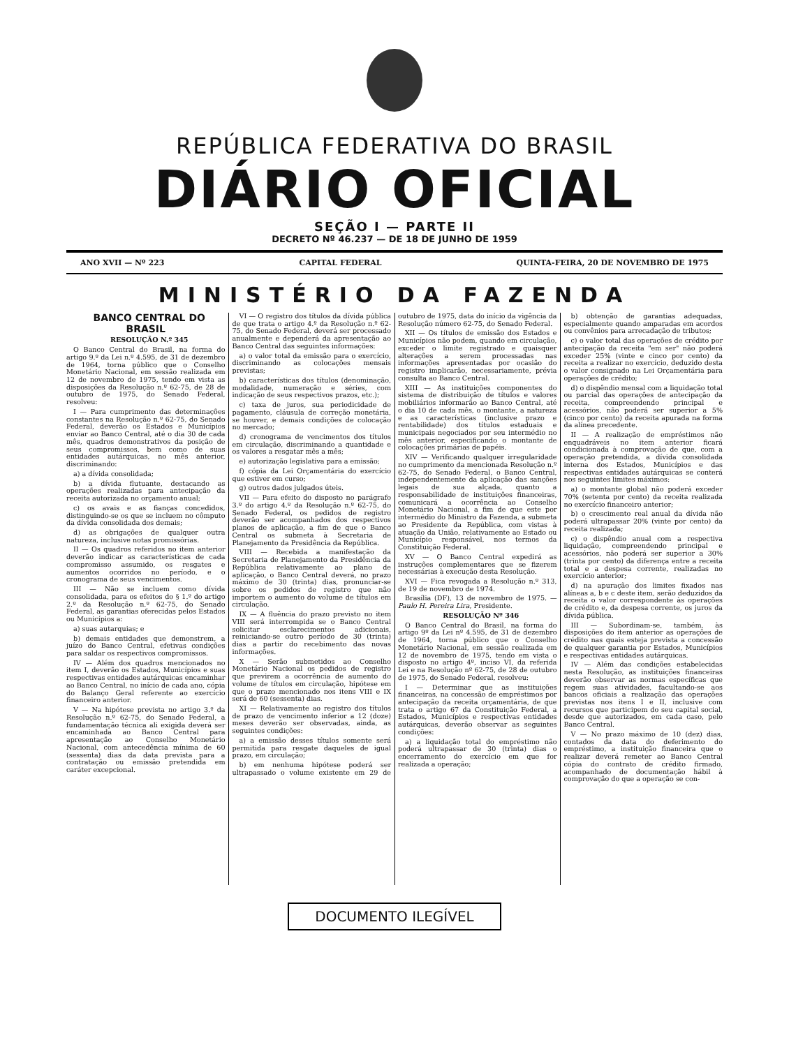REPÚBLICA FEDERATIVA DO BRASIL
DIÁRIO OFICIAL
SEÇÃO I — PARTE II
DECRETO Nº 46.237 — DE 18 DE JUNHO DE 1959
ANO XVII — Nº 223 CAPITAL FEDERAL QUINTA-FEIRA, 20 DE NOVEMBRO DE 1975
MINISTÉRIO DA FAZENDA
BANCO CENTRAL DO BRASIL
RESOLUÇÃO N.º 345
O Banco Central do Brasil, na forma do artigo 9.º da Lei n.º 4.595, de 31 de dezembro de 1964, torna público que o Conselho Monetário Nacional, em sessão realizada em 12 de novembro de 1975, tendo em vista as disposições da Resolução n.º 62-75, de 28 de outubro de 1975, do Senado Federal, resolveu:
I — Para cumprimento das determinações constantes na Resolução n.º 62-75, do Senado Federal, deverão os Estados e Municípios enviar ao Banco Central, até o dia 30 de cada mês, quadros demonstrativos da posição de seus compromissos, bem como de suas entidades autárquicas, no mês anterior, discriminando:
a) a dívida consolidada;
b) a dívida flutuante, destacando as operações realizadas para antecipação da receita autorizada no orçamento anual;
c) os avais e as fianças concedidos, distinguindo-se os que se incluem no cômputo da dívida consolidada dos demais;
d) as obrigações de qualquer outra natureza, inclusive notas promissórias.
II — Os quadros referidos no item anterior deverão indicar as características de cada compromisso assumido, os resgates e aumentos ocorridos no período, e o cronograma de seus vencimentos.
III — Não se incluem como dívida consolidada, para os efeitos do § 1.º do artigo 2.º da Resolução n.º 62-75, do Senado Federal, as garantias oferecidas pelos Estados ou Municípios a:
a) suas autarquias; e
b) demais entidades que demonstrem, a juízo do Banco Central, efetivas condições para saldar os respectivos compromissos.
IV — Além dos quadros mencionados no item I, deverão os Estados, Municípios e suas respectivas entidades autárquicas encaminhar ao Banco Central, no início de cada ano, cópia do Balanço Geral referente ao exercício financeiro anterior.
V — Na hipótese prevista no artigo 3.º da Resolução n.º 62-75, do Senado Federal, a fundamentação técnica ali exigida deverá ser encaminhada ao Banco Central para apresentação ao Conselho Monetário Nacional, com antecedência mínima de 60 (sessenta) dias da data prevista para a contratação ou emissão pretendida em caráter excepcional.
VI — O registro dos títulos da dívida pública de que trata o artigo 4.º da Resolução n.º 62-75, do Senado Federal, deverá ser processado anualmente e dependerá da apresentação ao Banco Central das seguintes informações:
a) o valor total da emissão para o exercício, discriminando as colocações mensais previstas;
b) características dos títulos (denominação, modalidade, numeração e séries, com indicação de seus respectivos prazos, etc.);
c) taxa de juros, sua periodicidade de pagamento, cláusula de correção monetária, se houver, e demais condições de colocação no mercado;
d) cronograma de vencimentos dos títulos em circulação, discriminando a quantidade e os valores a resgatar mês a mês;
e) autorização legislativa para a emissão;
f) cópia da Lei Orçamentária do exercício que estiver em curso;
g) outros dados julgados úteis.
VII — Para efeito do disposto no parágrafo 3.º do artigo 4.º da Resolução n.º 62-75, do Senado Federal, os pedidos de registro deverão ser acompanhados dos respectivos planos de aplicação, a fim de que o Banco Central os submeta à Secretaria de Planejamento da Presidência da República.
VIII — Recebida a manifestação da Secretaria de Planejamento da Presidência da República relativamente ao plano de aplicação, o Banco Central deverá, no prazo máximo de 30 (trinta) dias, pronunciar-se sobre os pedidos de registro que não importem o aumento do volume de títulos em circulação.
IX — A fluência do prazo previsto no item VIII será interrompida se o Banco Central solicitar esclarecimentos adicionais, reiniciando-se outro período de 30 (trinta) dias a partir do recebimento das novas informações.
X — Serão submetidos ao Conselho Monetário Nacional os pedidos de registro que previrem a ocorrência de aumento do volume de títulos em circulação, hipótese em que o prazo mencionado nos itens VIII e IX será de 60 (sessenta) dias.
XI — Relativamente ao registro dos títulos de prazo de vencimento inferior a 12 (doze) meses deverão ser observadas, ainda, as seguintes condições:
a) a emissão desses títulos somente será permitida para resgate daqueles de igual prazo, em circulação;
b) em nenhuma hipótese poderá ser ultrapassado o volume existente em 29 de outubro de 1975, data do início da vigência da Resolução número 62-75, do Senado Federal.
XII — Os títulos de emissão dos Estados e Municípios não podem, quando em circulação, exceder o limite registrado e quaisquer alterações a serem processadas nas informações apresentadas por ocasião do registro implicarão, necessariamente, prévia consulta ao Banco Central.
XIII — As instituições componentes do sistema de distribuição de títulos e valores mobiliários informarão ao Banco Central, até o dia 10 de cada mês, o montante, a natureza e as características (inclusive prazo e rentabilidade) dos títulos estaduais e municipais negociados por seu intermédio no mês anterior, especificando o montante de colocações primárias de papéis.
XIV — Verificando qualquer irregularidade no cumprimento da mencionada Resolução n.º 62-75, do Senado Federal, o Banco Central, independentemente da aplicação das sanções legais de sua alçada, quanto a responsabilidade de instituições financeiras, comunicará a ocorrência ao Conselho Monetário Nacional, a fim de que este por intermédio do Ministro da Fazenda, a submeta ao Presidente da República, com vistas à atuação da União, relativamente ao Estado ou Município responsável, nos termos da Constituição Federal.
XV — O Banco Central expedirá as instruções complementares que se fizerem necessárias à execução desta Resolução.
XVI — Fica revogada a Resolução n.º 313, de 19 de novembro de 1974.
Brasília (DF), 13 de novembro de 1975. — Paulo H. Pereira Lira, Presidente.
RESOLUÇÃO Nº 346
O Banco Central do Brasil, na forma do artigo 9º da Lei nº 4.595, de 31 de dezembro de 1964, torna público que o Conselho Monetário Nacional, em sessão realizada em 12 de novembro de 1975, tendo em vista o disposto no artigo 4º, inciso VI, da referida Lei e na Resolução nº 62-75, de 28 de outubro de 1975, do Senado Federal, resolveu:
I — Determinar que as instituições financeiras, na concessão de empréstimos por antecipação da receita orçamentária, de que trata o artigo 67 da Constituição Federal, a Estados, Municípios e respectivas entidades autárquicas, deverão observar as seguintes condições:
a) a liquidação total do empréstimo não poderá ultrapassar de 30 (trinta) dias o encerramento do exercício em que for realizada a operação;
b) obtenção de garantias adequadas, especialmente quando amparadas em acordos ou convênios para arrecadação de tributos;
c) o valor total das operações de crédito por antecipação da receita "em ser" não poderá exceder 25% (vinte e cinco por cento) da receita a realizar no exercício, deduzido desta o valor consignado na Lei Orçamentária para operações de crédito;
d) o dispêndio mensal com a liquidação total ou parcial das operações de antecipação da receita, compreendendo principal e acessórios, não poderá ser superior a 5% (cinco por cento) da receita apurada na forma da alínea precedente.
II — A realização de empréstimos não enquadráveis no item anterior ficará condicionada à comprovação de que, com a operação pretendida, a dívida consolidada interna dos Estados, Municípios e das respectivas entidades autárquicas se conterá nos seguintes limites máximos:
a) o montante global não poderá exceder 70% (setenta por cento) da receita realizada no exercício financeiro anterior;
b) o crescimento real anual da dívida não poderá ultrapassar 20% (vinte por cento) da receita realizada;
c) o dispêndio anual com a respectiva liquidação, compreendendo principal e acessórios, não poderá ser superior a 30% (trinta por cento) da diferença entre a receita total e a despesa corrente, realizadas no exercício anterior;
d) na apuração dos limites fixados nas alíneas a, b e c deste item, serão deduzidos da receita o valor correspondente às operações de crédito e, da despesa corrente, os juros da dívida pública.
III — Subordinam-se, também, às disposições do item anterior as operações de crédito nas quais esteja prevista a concessão de qualquer garantia por Estados, Municípios e respectivas entidades autárquicas.
IV — Além das condições estabelecidas nesta Resolução, as instituições financeiras deverão observar as normas específicas que regem suas atividades, facultando-se aos bancos oficiais a realização das operações previstas nos itens I e II, inclusive com recursos que participem do seu capital social, desde que autorizados, em cada caso, pelo Banco Central.
V — No prazo máximo de 10 (dez) dias, contados da data do deferimento do empréstimo, a instituição financeira que o realizar deverá remeter ao Banco Central cópia do contrato de crédito firmado, acompanhado de documentação hábil à comprovação do que a operação se con-
DOCUMENTO ILEGÍVEL